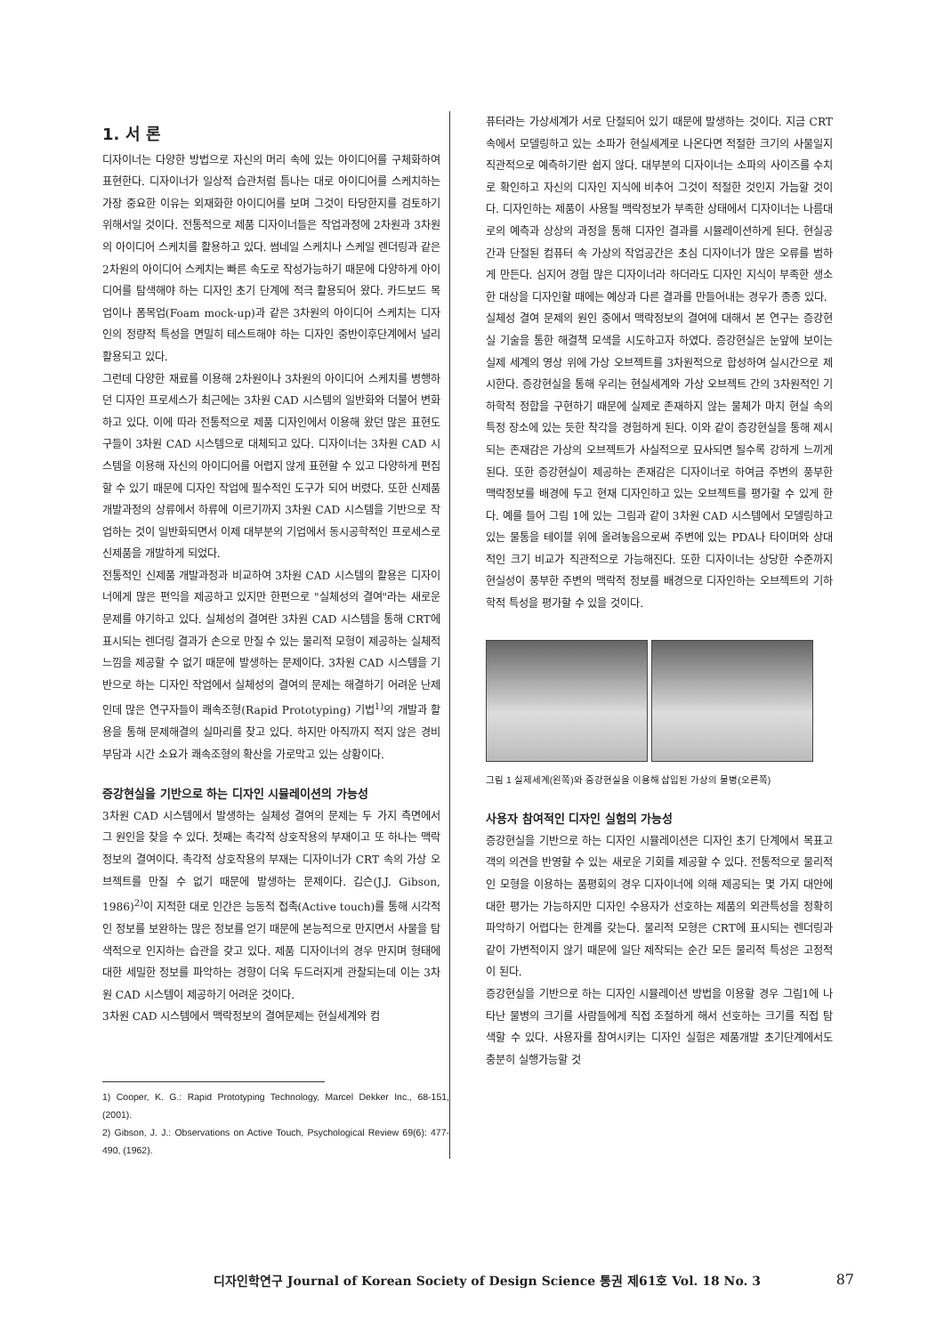1. 서 론
디자이너는 다양한 방법으로 자신의 머리 속에 있는 아이디어를 구체화하여 표현한다. 디자이너가 일상적 습관처럼 틈나는 대로 아이디어를 스케치하는 가장 중요한 이유는 외재화한 아이디어를 보며 그것이 타당한지를 검토하기 위해서일 것이다. 전통적으로 제품 디자이너들은 작업과정에 2차원과 3차원의 아이디어 스케치를 활용하고 있다. 썸네일 스케치나 스케일 렌더링과 같은 2차원의 아이디어 스케치는 빠른 속도로 작성가능하기 때문에 다양하게 아이디어를 탐색해야 하는 디자인 초기 단계에 적극 활용되어 왔다. 카드보드 목업이나 폼목업(Foam mock-up)과 같은 3차원의 아이디어 스케치는 디자인의 정량적 특성을 면밀히 테스트해야 하는 디자인 중반이후단계에서 널리 활용되고 있다.
그런데 다양한 재료를 이용해 2차원이나 3차원의 아이디어 스케치를 병행하던 디자인 프로세스가 최근에는 3차원 CAD 시스템의 일반화와 더불어 변화하고 있다. 이에 따라 전통적으로 제품 디자인에서 이용해 왔던 많은 표현도구들이 3차원 CAD 시스템으로 대체되고 있다. 디자이너는 3차원 CAD 시스템을 이용해 자신의 아이디어를 어렵지 않게 표현할 수 있고 다양하게 편집할 수 있기 때문에 디자인 작업에 필수적인 도구가 되어 버렸다. 또한 신제품 개발과정의 상류에서 하류에 이르기까지 3차원 CAD 시스템을 기반으로 작업하는 것이 일반화되면서 이제 대부분의 기업에서 동시공학적인 프로세스로 신제품을 개발하게 되었다.
전통적인 신제품 개발과정과 비교하여 3차원 CAD 시스템의 활용은 디자이너에게 많은 편익을 제공하고 있지만 한편으로 "실체성의 결여"라는 새로운 문제를 야기하고 있다. 실체성의 결여란 3차원 CAD 시스템을 통해 CRT에 표시되는 렌더링 결과가 손으로 만질 수 있는 물리적 모형이 제공하는 실체적 느낌을 제공할 수 없기 때문에 발생하는 문제이다. 3차원 CAD 시스템을 기반으로 하는 디자인 작업에서 실체성의 결여의 문제는 해결하기 어려운 난제인데 많은 연구자들이 쾌속조형(Rapid Prototyping) 기법<sup>1)</sup>의 개발과 활용을 통해 문제해결의 실마리를 찾고 있다. 하지만 아직까지 적지 않은 경비부담과 시간 소요가 쾌속조형의 확산을 가로막고 있는 상황이다.
증강현실을 기반으로 하는 디자인 시뮬레이션의 가능성
3차원 CAD 시스템에서 발생하는 실체성 결여의 문제는 두 가지 측면에서 그 원인을 찾을 수 있다. 첫째는 촉각적 상호작용의 부재이고 또 하나는 맥락정보의 결여이다. 촉각적 상호작용의 부재는 디자이너가 CRT 속의 가상 오브젝트를 만질 수 없기 때문에 발생하는 문제이다. 깁슨(J.J. Gibson, 1986)<sup>2)</sup>이 지적한 대로 인간은 능동적 접촉(Active touch)를 통해 시각적인 정보를 보완하는 많은 정보를 얻기 때문에 본능적으로 만지면서 사물을 탐색적으로 인지하는 습관을 갖고 있다. 제품 디자이너의 경우 만지며 형태에 대한 세밀한 정보를 파악하는 경향이 더욱 두드러지게 관찰되는데 이는 3차원 CAD 시스템이 제공하기 어려운 것이다.
3차원 CAD 시스템에서 맥락정보의 결여문제는 현실세계와 컴
1) Cooper, K. G.: Rapid Prototyping Technology, Marcel Dekker Inc., 68-151, (2001).
2) Gibson, J. J.: Observations on Active Touch, Psychological Review 69(6): 477-490, (1962).
퓨터라는 가상세계가 서로 단절되어 있기 때문에 발생하는 것이다. 지금 CRT 속에서 모델링하고 있는 소파가 현실세계로 나온다면 적절한 크기의 사물일지 직관적으로 예측하기란 쉽지 않다. 대부분의 디자이너는 소파의 사이즈를 수치로 확인하고 자신의 디자인 지식에 비추어 그것이 적절한 것인지 가늠할 것이다. 디자인하는 제품이 사용될 맥락정보가 부족한 상태에서 디자이너는 나름대로의 예측과 상상의 과정을 통해 디자인 결과를 시뮬레이션하게 된다. 현실공간과 단절된 컴퓨터 속 가상의 작업공간은 초심 디자이너가 많은 오류를 범하게 만든다. 심지어 경험 많은 디자이너라 하더라도 디자인 지식이 부족한 생소한 대상을 디자인할 때에는 예상과 다른 결과를 만들어내는 경우가 종종 있다.
실체성 결여 문제의 원인 중에서 맥락정보의 결여에 대해서 본 연구는 증강현실 기술을 통한 해결책 모색을 시도하고자 하였다. 증강현실은 눈앞에 보이는 실제 세계의 영상 위에 가상 오브젝트를 3차원적으로 합성하여 실시간으로 제시한다. 증강현실을 통해 우리는 현실세계와 가상 오브젝트 간의 3차원적인 기하학적 정합을 구현하기 때문에 실제로 존재하지 않는 물체가 마치 현실 속의 특정 장소에 있는 듯한 착각을 경험하게 된다. 이와 같이 증강현실을 통해 제시되는 존재감은 가상의 오브젝트가 사실적으로 묘사되면 될수록 강하게 느끼게 된다. 또한 증강현실이 제공하는 존재감은 디자이너로 하여금 주변의 풍부한 맥락정보를 배경에 두고 현재 디자인하고 있는 오브젝트를 평가할 수 있게 한다. 예를 들어 그림 1에 있는 그림과 같이 3차원 CAD 시스템에서 모델링하고 있는 물통을 테이블 위에 올려놓음으로써 주변에 있는 PDA나 타이머와 상대적인 크기 비교가 직관적으로 가능해진다. 또한 디자이너는 상당한 수준까지 현실성이 풍부한 주변의 맥락적 정보를 배경으로 디자인하는 오브젝트의 기하학적 특성을 평가할 수 있을 것이다.
그림 1 실제세계(왼쪽)와 증강현실을 이용해 삽입된 가상의 물병(오른쪽)
사용자 참여적인 디자인 실험의 가능성
증강현실을 기반으로 하는 디자인 시뮬레이션은 디자인 초기 단계에서 목표고객의 의견을 반영할 수 있는 새로운 기회를 제공할 수 있다. 전통적으로 물리적인 모형을 이용하는 품평회의 경우 디자이너에 의해 제공되는 몇 가지 대안에 대한 평가는 가능하지만 디자인 수용자가 선호하는 제품의 외관특성을 정확히 파악하기 어렵다는 한계를 갖는다. 물리적 모형은 CRT에 표시되는 렌더링과 같이 가변적이지 않기 때문에 일단 제작되는 순간 모든 물리적 특성은 고정적이 된다.
증강현실을 기반으로 하는 디자인 시뮬레이션 방법을 이용할 경우 그림1에 나타난 물병의 크기를 사람들에게 직접 조절하게 해서 선호하는 크기를 직접 탐색할 수 있다. 사용자를 참여시키는 디자인 실험은 제품개발 초기단계에서도 충분히 실행가능할 것
디자인학연구 Journal of Korean Society of Design Science 통권 제61호 Vol. 18 No. 3 87